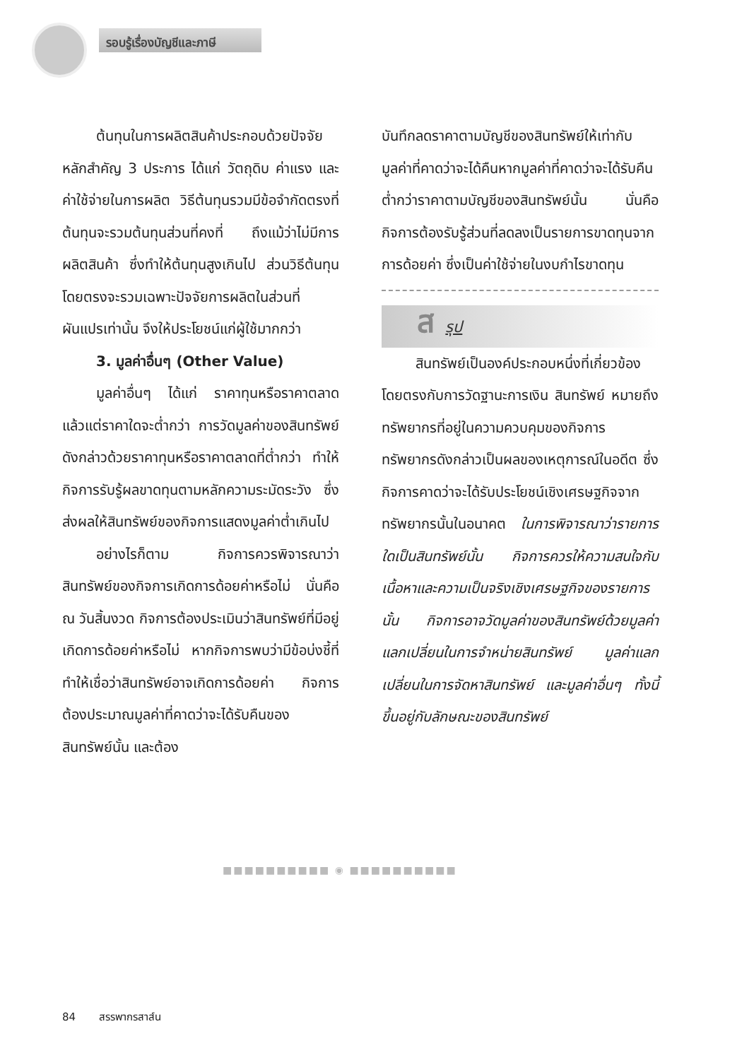รอบรู้เรื่องบัญชีและภาษี
ต้นทุนในการผลิตสินค้าประกอบด้วยปัจจัยหลักสำคัญ 3 ประการ ได้แก่ วัตถุดิบ ค่าแรง และค่าใช้จ่ายในการผลิต วิธีต้นทุนรวมมีข้อจำกัดตรงที่ต้นทุนจะรวมต้นทุนส่วนที่คงที่ ถึงแม้ว่าไม่มีการผลิตสินค้า ซึ่งทำให้ต้นทุนสูงเกินไป ส่วนวิธีต้นทุนโดยตรงจะรวมเฉพาะปัจจัยการผลิตในส่วนที่ผันแปรเท่านั้น จึงให้ประโยชน์แก่ผู้ใช้มากกว่า
3. มูลค่าอื่นๆ (Other Value)
มูลค่าอื่นๆ ได้แก่ ราคาทุนหรือราคาตลาด แล้วแต่ราคาใดจะต่ำกว่า การวัดมูลค่าของสินทรัพย์ดังกล่าวด้วยราคาทุนหรือราคาตลาดที่ต่ำกว่า ทำให้กิจการรับรู้ผลขาดทุนตามหลักความระมัดระวัง ซึ่งส่งผลให้สินทรัพย์ของกิจการแสดงมูลค่าต่ำเกินไป
อย่างไรก็ตาม กิจการควรพิจารณาว่าสินทรัพย์ของกิจการเกิดการด้อยค่าหรือไม่ นั่นคือ ณ วันสิ้นงวด กิจการต้องประเมินว่าสินทรัพย์ที่มีอยู่เกิดการด้อยค่าหรือไม่ หากกิจการพบว่ามีข้อบ่งชี้ที่ทำให้เชื่อว่าสินทรัพย์อาจเกิดการด้อยค่า กิจการต้องประมาณมูลค่าที่คาดว่าจะได้รับคืนของสินทรัพย์นั้น และต้อง
บันทึกลดราคาตามบัญชีของสินทรัพย์ให้เท่ากับมูลค่าที่คาดว่าจะได้คืนหากมูลค่าที่คาดว่าจะได้รับคืนต่ำกว่าราคาตามบัญชีของสินทรัพย์นั้น นั่นคือ กิจการต้องรับรู้ส่วนที่ลดลงเป็นรายการขาดทุนจากการด้อยค่า ซึ่งเป็นค่าใช้จ่ายในงบกำไรขาดทุน
ส รุป
สินทรัพย์เป็นองค์ประกอบหนึ่งที่เกี่ยวข้องโดยตรงกับการวัดฐานะการเงิน สินทรัพย์ หมายถึง ทรัพยากรที่อยู่ในความควบคุมของกิจการ ทรัพยากรดังกล่าวเป็นผลของเหตุการณ์ในอดีต ซึ่งกิจการคาดว่าจะได้รับประโยชน์เชิงเศรษฐกิจจากทรัพยากรนั้นในอนาคต ในการพิจารณาว่ารายการใดเป็นสินทรัพย์นั้น กิจการควรให้ความสนใจกับเนื้อหาและความเป็นจริงเชิงเศรษฐกิจของรายการนั้น กิจการอาจวัดมูลค่าของสินทรัพย์ด้วยมูลค่าแลกเปลี่ยนในการจำหน่ายสินทรัพย์ มูลค่าแลกเปลี่ยนในการจัดหาสินทรัพย์ และมูลค่าอื่นๆ ทั้งนี้ ขึ้นอยู่กับลักษณะของสินทรัพย์
■■■■■■■■■■ ◉ ■■■■■■■■■■
84 สรรพากรสาส์น